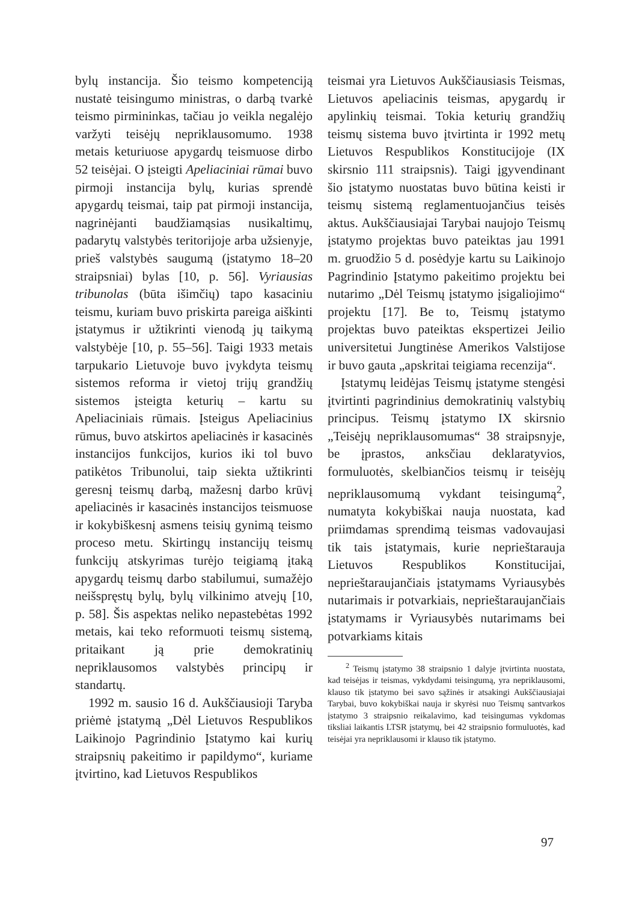bylų instancija. Šio teismo kompetenciją nustatė teisingumo ministras, o darbą tvarkė teismo pirmininkas, tačiau jo veikla negalėjo varžyti teisėjų nepriklausomumo. 1938 metais keturiuose apygardų teismuose dirbo 52 teisėjai. O įsteigti Apeliaciniai rūmai buvo pirmoji instancija bylų, kurias sprendė apygardų teismai, taip pat pirmoji instancija, nagrinėjanti baudžiamąsias nusikaltimų, padarytų valstybės teritorijoje arba užsienyje, prieš valstybės saugumą (įstatymo 18–20 straipsniai) bylas [10, p. 56]. Vyriausias tribunolas (būta išimčių) tapo kasaciniu teismu, kuriam buvo priskirta pareiga aiškinti įstatymus ir užtikrinti vienodą jų taikymą valstybėje [10, p. 55–56]. Taigi 1933 metais tarpukario Lietuvoje buvo įvykdyta teismų sistemos reforma ir vietoj trijų grandžių sistemos įsteigta keturių – kartu su Apeliaciniais rūmais. Įsteigus Apeliacinius rūmus, buvo atskirtos apeliacinės ir kasacinės instancijos funkcijos, kurios iki tol buvo patikėtos Tribunolui, taip siekta užtikrinti geresnį teismų darbą, mažesnį darbo krūvį apeliacinės ir kasacinės instancijos teismuose ir kokybiškesnį asmens teisių gynimą teismo proceso metu. Skirtingų instancijų teismų funkcijų atskyrimas turėjo teigiamą įtaką apygardų teismų darbo stabilumui, sumažėjo neišspręstų bylų, bylų vilkinimo atvejų [10, p. 58]. Šis aspektas neliko nepastebėtas 1992 metais, kai teko reformuoti teismų sistemą, pritaikant ją prie demokratinių nepriklausomos valstybės principų ir standartų.
1992 m. sausio 16 d. Aukščiausioji Taryba priėmė įstatymą „Dėl Lietuvos Respublikos Laikinojo Pagrindinio Įstatymo kai kurių straipsnių pakeitimo ir papildymo“, kuriame įtvirtino, kad Lietuvos Respublikos
teismai yra Lietuvos Aukščiausiasis Teismas, Lietuvos apeliacinis teismas, apygardų ir apylinkių teismai. Tokia keturių grandžių teismų sistema buvo įtvirtinta ir 1992 metų Lietuvos Respublikos Konstitucijoje (IX skirsnio 111 straipsnis). Taigi įgyvendinant šio įstatymo nuostatas buvo būtina keisti ir teismų sistemą reglamentuojančius teisės aktus. Aukščiausiajai Tarybai naujojo Teismų įstatymo projektas buvo pateiktas jau 1991 m. gruodžio 5 d. posėdyje kartu su Laikinojo Pagrindinio Įstatymo pakeitimo projektu bei nutarimo „Dėl Teismų įstatymo įsigaliojimo“ projektu [17]. Be to, Teismų įstatymo projektas buvo pateiktas ekspertizei Jeilio universitetui Jungtinėse Amerikos Valstijose ir buvo gauta „apskritai teigiama recenzija“.
Įstatymų leidėjas Teismų įstatyme stengėsi įtvirtinti pagrindinius demokratinių valstybių principus. Teismų įstatymo IX skirsnio „Teisėjų nepriklausomumas“ 38 straipsnyje, be įprastos, anksčiau deklaratyvios, formuluotės, skelbiančios teismų ir teisėjų nepriklausomumą vykdant teisingumą<sup>2</sup>, numatyta kokybiškai nauja nuostata, kad priimdamas sprendimą teismas vadovaujasi tik tais įstatymais, kurie neprieštarauja Lietuvos Respublikos Konstitucijai, neprieštaraujančiais įstatymams Vyriausybės nutarimais ir potvarkiais, neprieštaraujančiais įstatymams ir Vyriausybės nutarimams bei potvarkiams kitais
<sup>2</sup> Teismų įstatymo 38 straipsnio 1 dalyje įtvirtinta nuostata, kad teisėjas ir teismas, vykdydami teisingumą, yra nepriklausomi, klauso tik įstatymo bei savo sąžinės ir atsakingi Aukščiausiajai Tarybai, buvo kokybiškai nauja ir skyrėsi nuo Teismų santvarkos įstatymo 3 straipsnio reikalavimo, kad teisingumas vykdomas tiksliai laikantis LTSR įstatymų, bei 42 straipsnio formuluotės, kad teisėjai yra nepriklausomi ir klauso tik įstatymo.
97